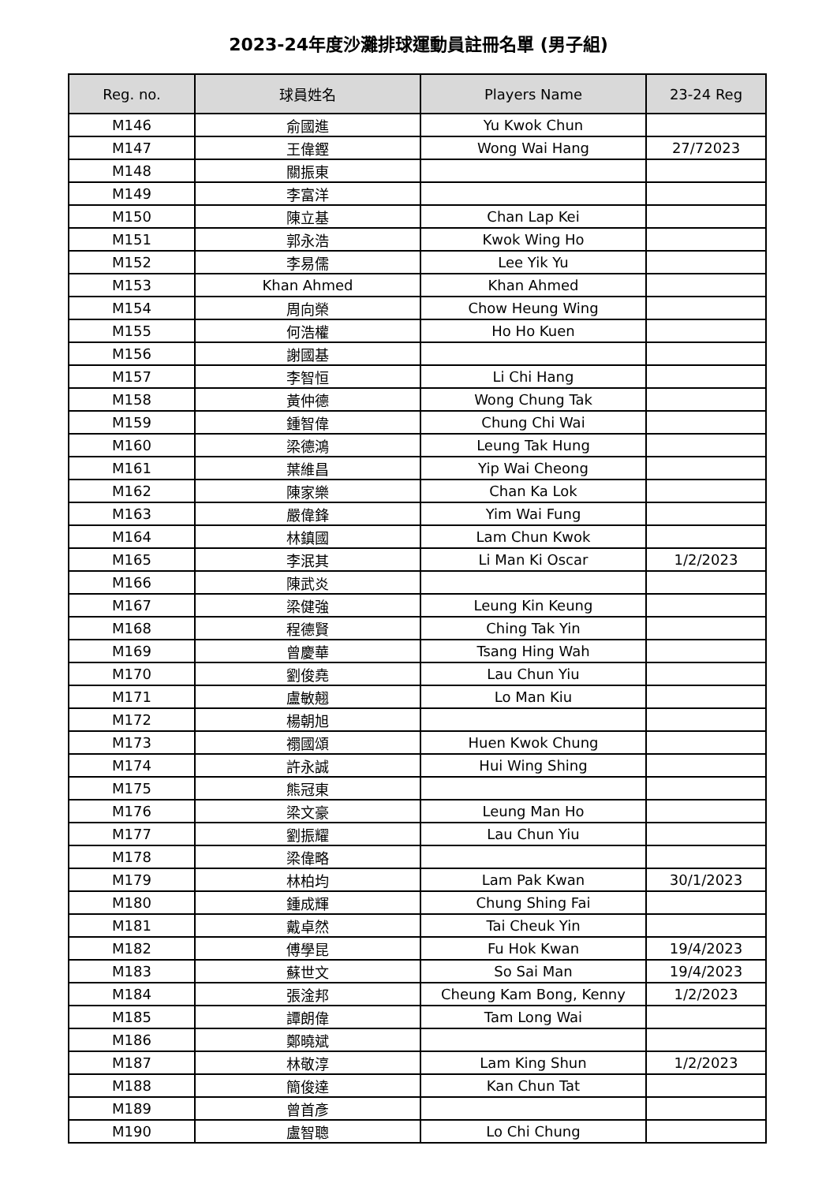2023-24年度沙灘排球運動員註冊名單 (男子組)
| Reg. no. | 球員姓名 | Players Name | 23-24 Reg |
| --- | --- | --- | --- |
| M146 | 俞國進 | Yu Kwok Chun | |
| M147 | 王偉鏗 | Wong Wai Hang | 27/72023 |
| M148 | 關振東 | | |
| M149 | 李富洋 | | |
| M150 | 陳立基 | Chan Lap Kei | |
| M151 | 郭永浩 | Kwok Wing Ho | |
| M152 | 李易儒 | Lee Yik Yu | |
| M153 | Khan Ahmed | Khan Ahmed | |
| M154 | 周向榮 | Chow Heung Wing | |
| M155 | 何浩權 | Ho Ho Kuen | |
| M156 | 謝國基 | | |
| M157 | 李智恒 | Li Chi Hang | |
| M158 | 黃仲德 | Wong Chung Tak | |
| M159 | 鍾智偉 | Chung Chi Wai | |
| M160 | 梁德鴻 | Leung Tak Hung | |
| M161 | 葉維昌 | Yip Wai Cheong | |
| M162 | 陳家樂 | Chan Ka Lok | |
| M163 | 嚴偉鋒 | Yim Wai Fung | |
| M164 | 林鎮國 | Lam Chun Kwok | |
| M165 | 李泯其 | Li Man Ki Oscar | 1/2/2023 |
| M166 | 陳武炎 | | |
| M167 | 梁健強 | Leung Kin Keung | |
| M168 | 程德賢 | Ching Tak Yin | |
| M169 | 曾慶華 | Tsang Hing Wah | |
| M170 | 劉俊堯 | Lau Chun Yiu | |
| M171 | 盧敏翹 | Lo Man Kiu | |
| M172 | 楊朝旭 | | |
| M173 | 禤國頌 | Huen Kwok Chung | |
| M174 | 許永誠 | Hui Wing Shing | |
| M175 | 熊冠東 | | |
| M176 | 梁文豪 | Leung Man Ho | |
| M177 | 劉振耀 | Lau Chun Yiu | |
| M178 | 梁偉略 | | |
| M179 | 林柏均 | Lam Pak Kwan | 30/1/2023 |
| M180 | 鍾成輝 | Chung Shing Fai | |
| M181 | 戴卓然 | Tai Cheuk Yin | |
| M182 | 傅學昆 | Fu Hok Kwan | 19/4/2023 |
| M183 | 蘇世文 | So Sai Man | 19/4/2023 |
| M184 | 張淦邦 | Cheung Kam Bong, Kenny | 1/2/2023 |
| M185 | 譚朗偉 | Tam Long Wai | |
| M186 | 鄭曉斌 | | |
| M187 | 林敬淳 | Lam King Shun | 1/2/2023 |
| M188 | 簡俊達 | Kan Chun Tat | |
| M189 | 曾首彥 | | |
| M190 | 盧智聰 | Lo Chi Chung | |